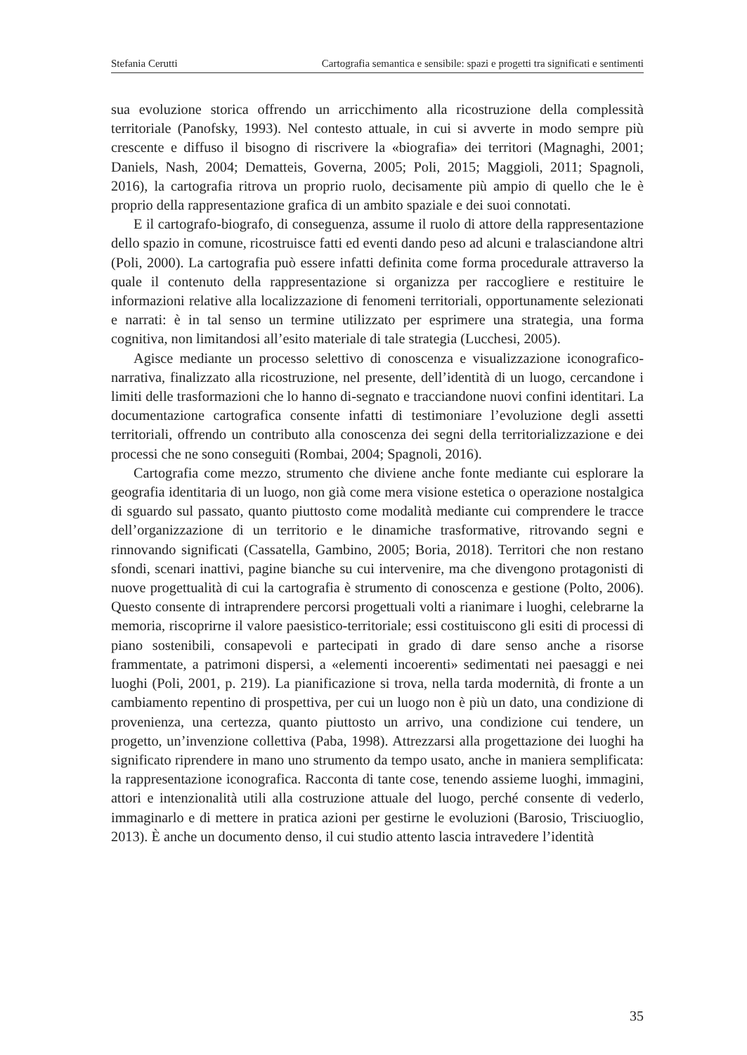Stefania Cerutti Cartografia semantica e sensibile: spazi e progetti tra significati e sentimenti
sua evoluzione storica offrendo un arricchimento alla ricostruzione della complessità territoriale (Panofsky, 1993). Nel contesto attuale, in cui si avverte in modo sempre più crescente e diffuso il bisogno di riscrivere la «biografia» dei territori (Magnaghi, 2001; Daniels, Nash, 2004; Dematteis, Governa, 2005; Poli, 2015; Maggioli, 2011; Spagnoli, 2016), la cartografia ritrova un proprio ruolo, decisamente più ampio di quello che le è proprio della rappresentazione grafica di un ambito spaziale e dei suoi connotati.
E il cartografo-biografo, di conseguenza, assume il ruolo di attore della rappresentazione dello spazio in comune, ricostruisce fatti ed eventi dando peso ad alcuni e tralasciandone altri (Poli, 2000). La cartografia può essere infatti definita come forma procedurale attraverso la quale il contenuto della rappresentazione si organizza per raccogliere e restituire le informazioni relative alla localizzazione di fenomeni territoriali, opportunamente selezionati e narrati: è in tal senso un termine utilizzato per esprimere una strategia, una forma cognitiva, non limitandosi all’esito materiale di tale strategia (Lucchesi, 2005).
Agisce mediante un processo selettivo di conoscenza e visualizzazione iconografico-narrativa, finalizzato alla ricostruzione, nel presente, dell’identità di un luogo, cercandone i limiti delle trasformazioni che lo hanno di-segnato e tracciandone nuovi confini identitari. La documentazione cartografica consente infatti di testimoniare l’evoluzione degli assetti territoriali, offrendo un contributo alla conoscenza dei segni della territorializzazione e dei processi che ne sono conseguiti (Rombai, 2004; Spagnoli, 2016).
Cartografia come mezzo, strumento che diviene anche fonte mediante cui esplorare la geografia identitaria di un luogo, non già come mera visione estetica o operazione nostalgica di sguardo sul passato, quanto piuttosto come modalità mediante cui comprendere le tracce dell’organizzazione di un territorio e le dinamiche trasformative, ritrovando segni e rinnovando significati (Cassatella, Gambino, 2005; Boria, 2018). Territori che non restano sfondi, scenari inattivi, pagine bianche su cui intervenire, ma che divengono protagonisti di nuove progettualità di cui la cartografia è strumento di conoscenza e gestione (Polto, 2006). Questo consente di intraprendere percorsi progettuali volti a rianimare i luoghi, celebrarne la memoria, riscoprirne il valore paesistico-territoriale; essi costituiscono gli esiti di processi di piano sostenibili, consapevoli e partecipati in grado di dare senso anche a risorse frammentate, a patrimoni dispersi, a «elementi incoerenti» sedimentati nei paesaggi e nei luoghi (Poli, 2001, p. 219). La pianificazione si trova, nella tarda modernità, di fronte a un cambiamento repentino di prospettiva, per cui un luogo non è più un dato, una condizione di provenienza, una certezza, quanto piuttosto un arrivo, una condizione cui tendere, un progetto, un’invenzione collettiva (Paba, 1998). Attrezzarsi alla progettazione dei luoghi ha significato riprendere in mano uno strumento da tempo usato, anche in maniera semplificata: la rappresentazione iconografica. Racconta di tante cose, tenendo assieme luoghi, immagini, attori e intenzionalità utili alla costruzione attuale del luogo, perché consente di vederlo, immaginarlo e di mettere in pratica azioni per gestirne le evoluzioni (Barosio, Trisciuoglio, 2013). È anche un documento denso, il cui studio attento lascia intravedere l’identità
35